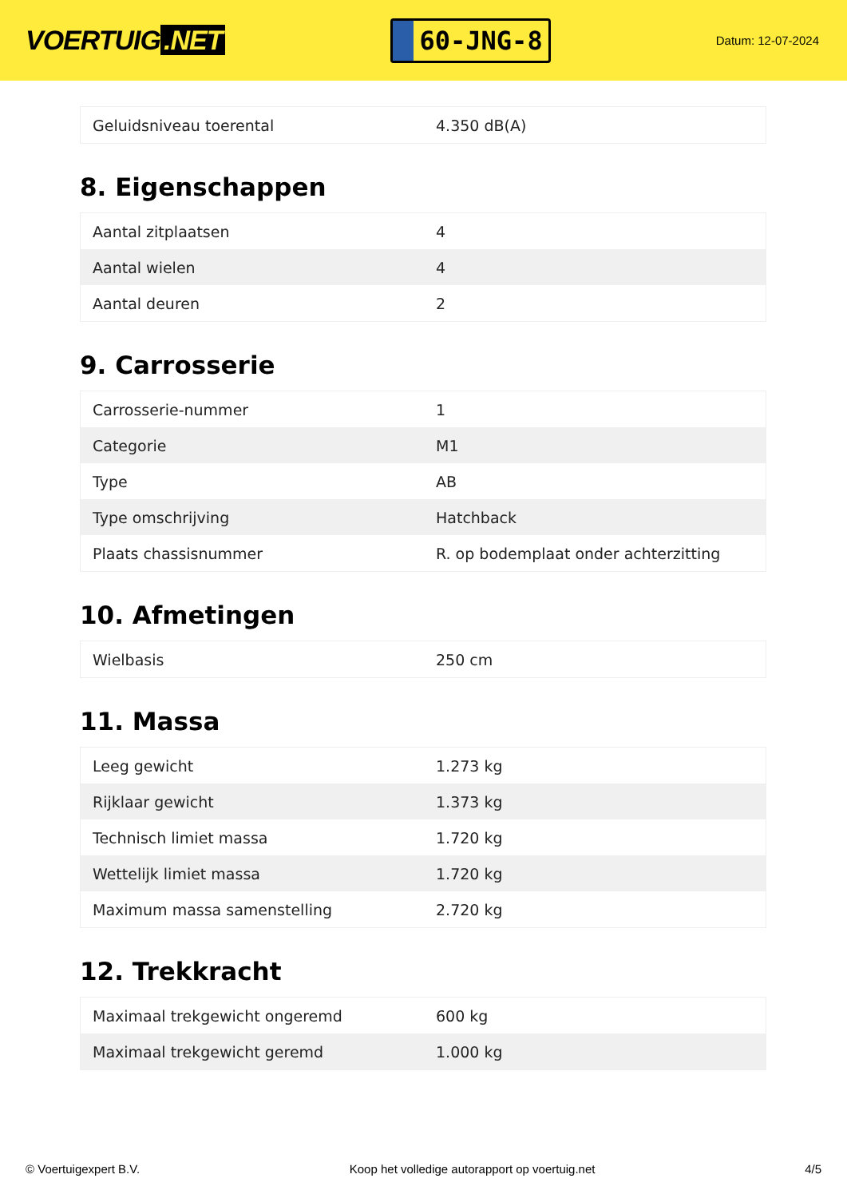VOERTUIG.NET
60-JNG-8
Datum: 12-07-2024
| Geluidsniveau toerental | 4.350 dB(A) |
8. Eigenschappen
| Aantal zitplaatsen | 4 |
| Aantal wielen | 4 |
| Aantal deuren | 2 |
9. Carrosserie
| Carrosserie-nummer | 1 |
| Categorie | M1 |
| Type | AB |
| Type omschrijving | Hatchback |
| Plaats chassisnummer | R. op bodemplaat onder achterzitting |
10. Afmetingen
| Wielbasis | 250 cm |
11. Massa
| Leeg gewicht | 1.273 kg |
| Rijklaar gewicht | 1.373 kg |
| Technisch limiet massa | 1.720 kg |
| Wettelijk limiet massa | 1.720 kg |
| Maximum massa samenstelling | 2.720 kg |
12. Trekkracht
| Maximaal trekgewicht ongeremd | 600 kg |
| Maximaal trekgewicht geremd | 1.000 kg |
© Voertuigexpert B.V. Koop het volledige autorapport op voertuig.net 4/5